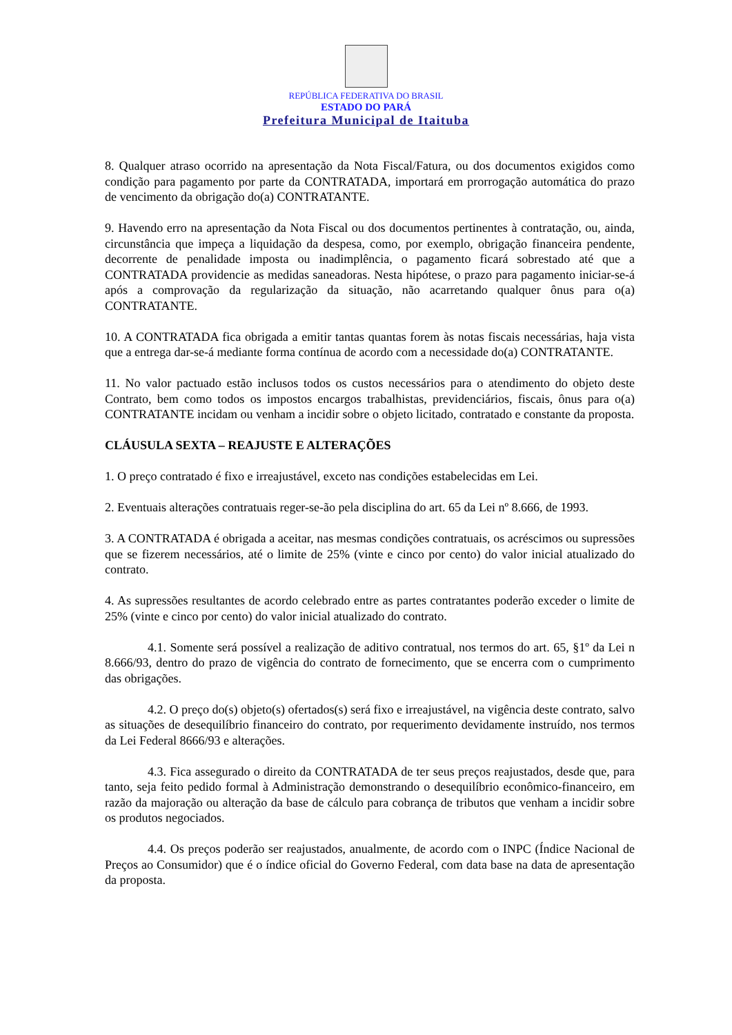REPÚBLICA FEDERATIVA DO BRASIL
ESTADO DO PARÁ
Prefeitura Municipal de Itaituba
8. Qualquer atraso ocorrido na apresentação da Nota Fiscal/Fatura, ou dos documentos exigidos como condição para pagamento por parte da CONTRATADA, importará em prorrogação automática do prazo de vencimento da obrigação do(a) CONTRATANTE.
9. Havendo erro na apresentação da Nota Fiscal ou dos documentos pertinentes à contratação, ou, ainda, circunstância que impeça a liquidação da despesa, como, por exemplo, obrigação financeira pendente, decorrente de penalidade imposta ou inadimplência, o pagamento ficará sobrestado até que a CONTRATADA providencie as medidas saneadoras. Nesta hipótese, o prazo para pagamento iniciar-se-á após a comprovação da regularização da situação, não acarretando qualquer ônus para o(a) CONTRATANTE.
10. A CONTRATADA fica obrigada a emitir tantas quantas forem às notas fiscais necessárias, haja vista que a entrega dar-se-á mediante forma contínua de acordo com a necessidade do(a) CONTRATANTE.
11. No valor pactuado estão inclusos todos os custos necessários para o atendimento do objeto deste Contrato, bem como todos os impostos encargos trabalhistas, previdenciários, fiscais, ônus para o(a) CONTRATANTE incidam ou venham a incidir sobre o objeto licitado, contratado e constante da proposta.
CLÁUSULA SEXTA – REAJUSTE E ALTERAÇÕES
1. O preço contratado é fixo e irreajustável, exceto nas condições estabelecidas em Lei.
2. Eventuais alterações contratuais reger-se-ão pela disciplina do art. 65 da Lei nº 8.666, de 1993.
3. A CONTRATADA é obrigada a aceitar, nas mesmas condições contratuais, os acréscimos ou supressões que se fizerem necessários, até o limite de 25% (vinte e cinco por cento) do valor inicial atualizado do contrato.
4. As supressões resultantes de acordo celebrado entre as partes contratantes poderão exceder o limite de 25% (vinte e cinco por cento) do valor inicial atualizado do contrato.
4.1. Somente será possível a realização de aditivo contratual, nos termos do art. 65, §1º da Lei n 8.666/93, dentro do prazo de vigência do contrato de fornecimento, que se encerra com o cumprimento das obrigações.
4.2. O preço do(s) objeto(s) ofertados(s) será fixo e irreajustável, na vigência deste contrato, salvo as situações de desequilíbrio financeiro do contrato, por requerimento devidamente instruído, nos termos da Lei Federal 8666/93 e alterações.
4.3. Fica assegurado o direito da CONTRATADA de ter seus preços reajustados, desde que, para tanto, seja feito pedido formal à Administração demonstrando o desequilíbrio econômico-financeiro, em razão da majoração ou alteração da base de cálculo para cobrança de tributos que venham a incidir sobre os produtos negociados.
4.4. Os preços poderão ser reajustados, anualmente, de acordo com o INPC (Índice Nacional de Preços ao Consumidor) que é o índice oficial do Governo Federal, com data base na data de apresentação da proposta.